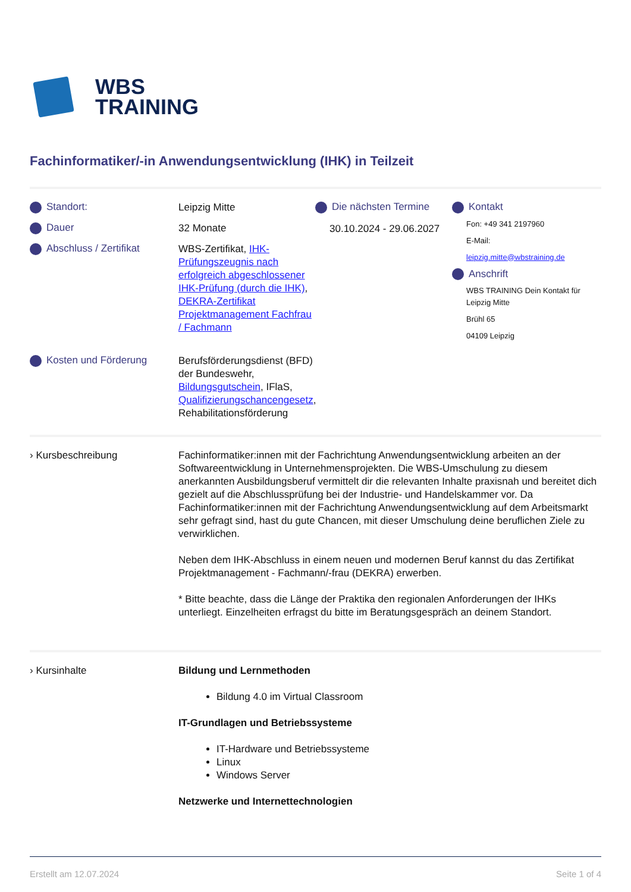WBS
TRAINING
Fachinformatiker/-in Anwendungsentwicklung (IHK) in Teilzeit
Standort:
Dauer
Abschluss / Zertifikat
Kosten und Förderung
Leipzig Mitte
32 Monate
WBS-Zertifikat, IHK-Prüfungszeugnis nach erfolgreich abgeschlossener IHK-Prüfung (durch die IHK), DEKRA-Zertifikat Projektmanagement Fachfrau / Fachmann
Berufsförderungsdienst (BFD) der Bundeswehr, Bildungsgutschein, IFlaS, Qualifizierungschancengesetz, Rehabilitationsförderung
Die nächsten Termine
30.10.2024 - 29.06.2027
Kontakt
Fon: +49 341 2197960
E-Mail:
leipzig.mitte@wbstraining.de
Anschrift
WBS TRAINING Dein Kontakt für Leipzig Mitte
Brühl 65
04109 Leipzig
› Kursbeschreibung Fachinformatiker:innen mit der Fachrichtung Anwendungsentwicklung arbeiten an der Softwareentwicklung in Unternehmensprojekten. Die WBS-Umschulung zu diesem anerkannten Ausbildungsberuf vermittelt dir die relevanten Inhalte praxisnah und bereitet dich gezielt auf die Abschlussprüfung bei der Industrie- und Handelskammer vor. Da Fachinformatiker:innen mit der Fachrichtung Anwendungsentwicklung auf dem Arbeitsmarkt sehr gefragt sind, hast du gute Chancen, mit dieser Umschulung deine beruflichen Ziele zu verwirklichen.
Neben dem IHK-Abschluss in einem neuen und modernen Beruf kannst du das Zertifikat Projektmanagement - Fachmann/-frau (DEKRA) erwerben.
* Bitte beachte, dass die Länge der Praktika den regionalen Anforderungen der IHKs unterliegt. Einzelheiten erfragst du bitte im Beratungsgespräch an deinem Standort.
› Kursinhalte Bildung und Lernmethoden
Bildung 4.0 im Virtual Classroom
IT-Grundlagen und Betriebssysteme
IT-Hardware und Betriebssysteme
Linux
Windows Server
Netzwerke und Internettechnologien
Erstellt am 12.07.2024 Seite 1 of 4